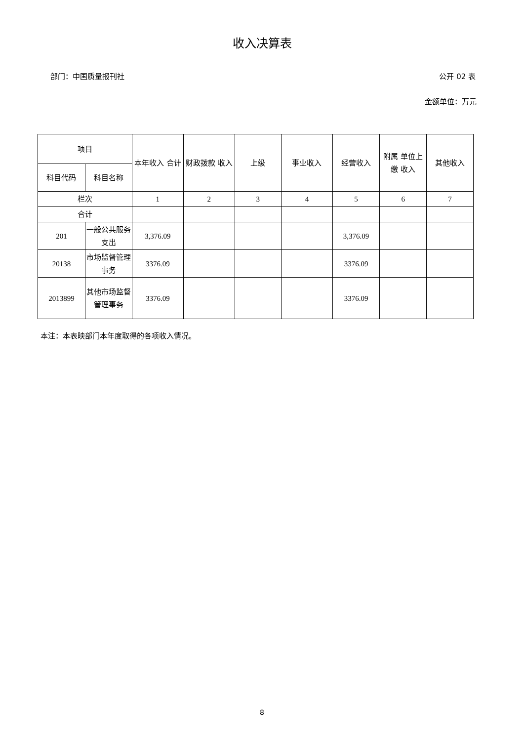收入决算表
部门：中国质量报刊社 公开 02 表
金额单位：万元
| 项目 | | 本年收入 合计 | 财政拨款 收入 | 上级 | 事业收入 | 经营收入 | 附属 单位上缴 收入 | 其他收入 |
| --- | --- | --- | --- | --- | --- | --- | --- | --- |
| 科目代码 | 科目名称 | | | | | | | |
| 栏次 | | 1 | 2 | 3 | 4 | 5 | 6 | 7 |
| 合计 | | | | | | | | |
| 201 | 一般公共服务支出 | 3,376.09 | | | | 3,376.09 | | |
| 20138 | 市场监督管理事务 | 3376.09 | | | | 3376.09 | | |
| 2013899 | 其他市场监督管理事务 | 3376.09 | | | | 3376.09 | | |
本注：本表映部门本年度取得的各项收入情况。
8